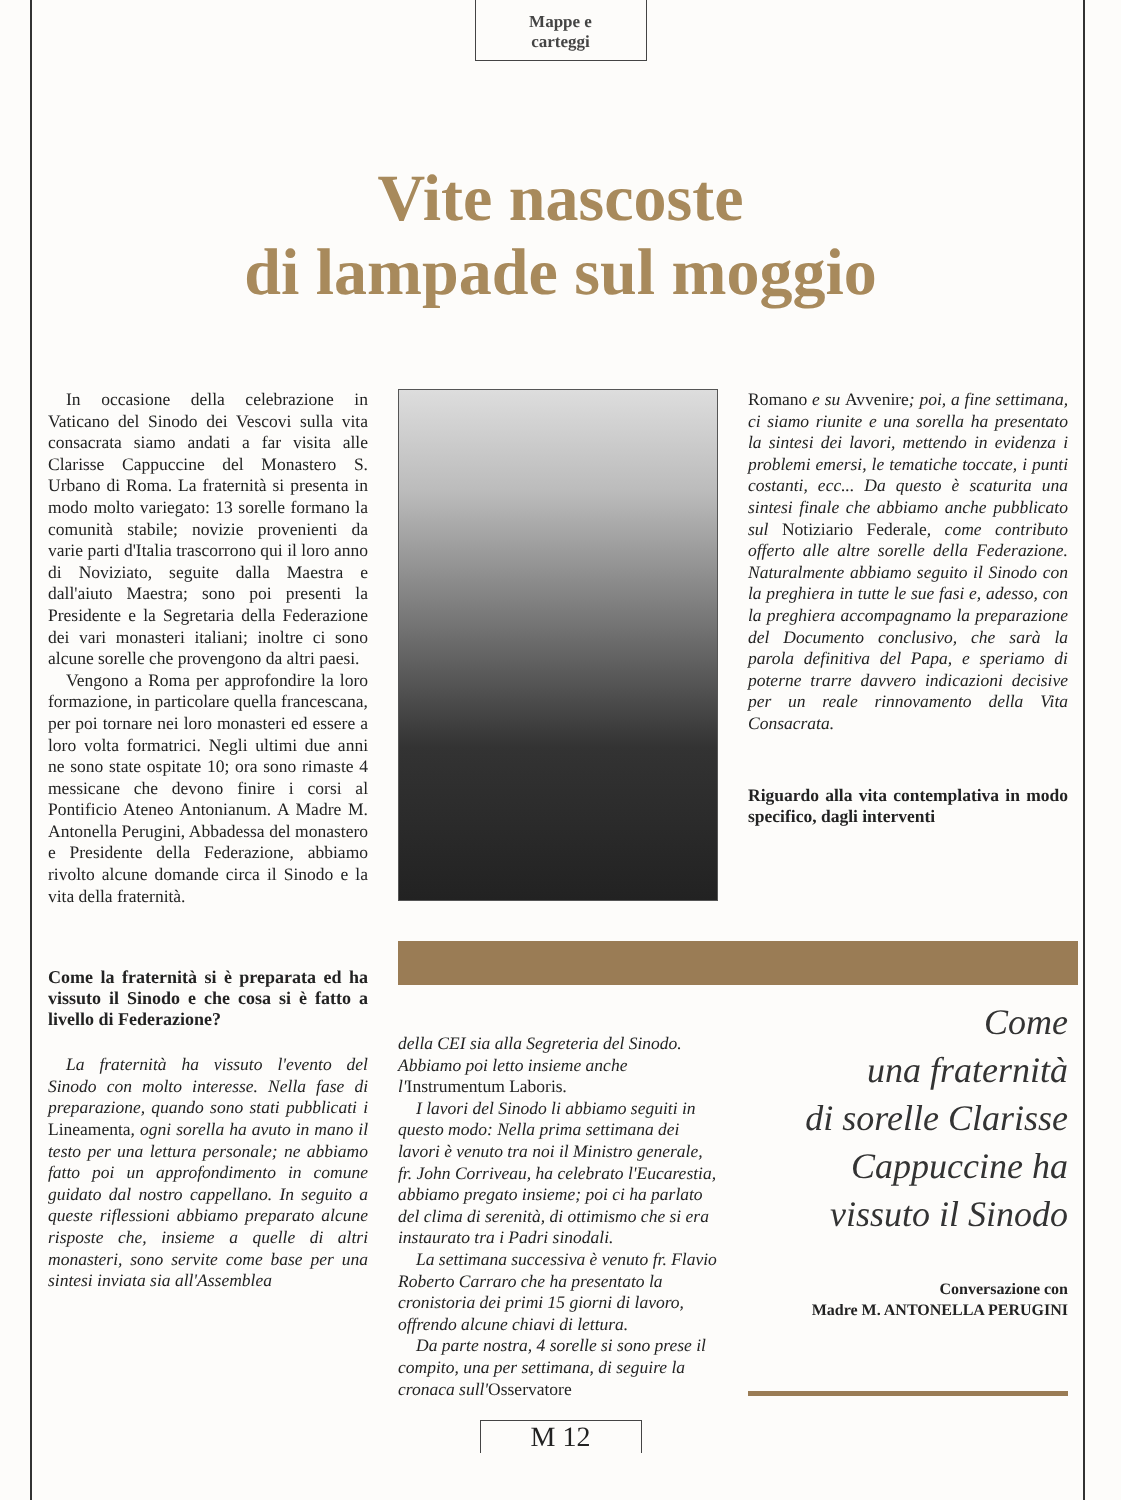Mappe e
carteggi
Vite nascoste
di lampade sul moggio
In occasione della celebrazione in Vaticano del Sinodo dei Vescovi sulla vita consacrata siamo andati a far visita alle Clarisse Cappuccine del Monastero S. Urbano di Roma. La fraternità si presenta in modo molto variegato: 13 sorelle formano la comunità stabile; novizie provenienti da varie parti d'Italia trascorrono qui il loro anno di Noviziato, seguite dalla Maestra e dall'aiuto Maestra; sono poi presenti la Presidente e la Segretaria della Federazione dei vari monasteri italiani; inoltre ci sono alcune sorelle che provengono da altri paesi.
Vengono a Roma per approfondire la loro formazione, in particolare quella francescana, per poi tornare nei loro monasteri ed essere a loro volta formatrici. Negli ultimi due anni ne sono state ospitate 10; ora sono rimaste 4 messicane che devono finire i corsi al Pontificio Ateneo Antonianum. A Madre M. Antonella Perugini, Abbadessa del monastero e Presidente della Federazione, abbiamo rivolto alcune domande circa il Sinodo e la vita della fraternità.
Come la fraternità si è preparata ed ha vissuto il Sinodo e che cosa si è fatto a livello di Federazione?
La fraternità ha vissuto l'evento del Sinodo con molto interesse. Nella fase di preparazione, quando sono stati pubblicati i Lineamenta, ogni sorella ha avuto in mano il testo per una lettura personale; ne abbiamo fatto poi un approfondimento in comune guidato dal nostro cappellano. In seguito a queste riflessioni abbiamo preparato alcune risposte che, insieme a quelle di altri monasteri, sono servite come base per una sintesi inviata sia all'Assemblea
della CEI sia alla Segreteria del Sinodo. Abbiamo poi letto insieme anche l'Instrumentum Laboris.
I lavori del Sinodo li abbiamo seguiti in questo modo: Nella prima settimana dei lavori è venuto tra noi il Ministro generale, fr. John Corriveau, ha celebrato l'Eucarestia, abbiamo pregato insieme; poi ci ha parlato del clima di serenità, di ottimismo che si era instaurato tra i Padri sinodali.
La settimana successiva è venuto fr. Flavio Roberto Carraro che ha presentato la cronistoria dei primi 15 giorni di lavoro, offrendo alcune chiavi di lettura.
Da parte nostra, 4 sorelle si sono prese il compito, una per settimana, di seguire la cronaca sull'Osservatore
Romano e su Avvenire; poi, a fine settimana, ci siamo riunite e una sorella ha presentato la sintesi dei lavori, mettendo in evidenza i problemi emersi, le tematiche toccate, i punti costanti, ecc... Da questo è scaturita una sintesi finale che abbiamo anche pubblicato sul Notiziario Federale, come contributo offerto alle altre sorelle della Federazione. Naturalmente abbiamo seguito il Sinodo con la preghiera in tutte le sue fasi e, adesso, con la preghiera accompagnamo la preparazione del Documento conclusivo, che sarà la parola definitiva del Papa, e speriamo di poterne trarre davvero indicazioni decisive per un reale rinnovamento della Vita Consacrata.
Riguardo alla vita contemplativa in modo specifico, dagli interventi
Come
una fraternità
di sorelle Clarisse
Cappuccine ha
vissuto il Sinodo
Conversazione con
Madre M. ANTONELLA PERUGINI
M 12